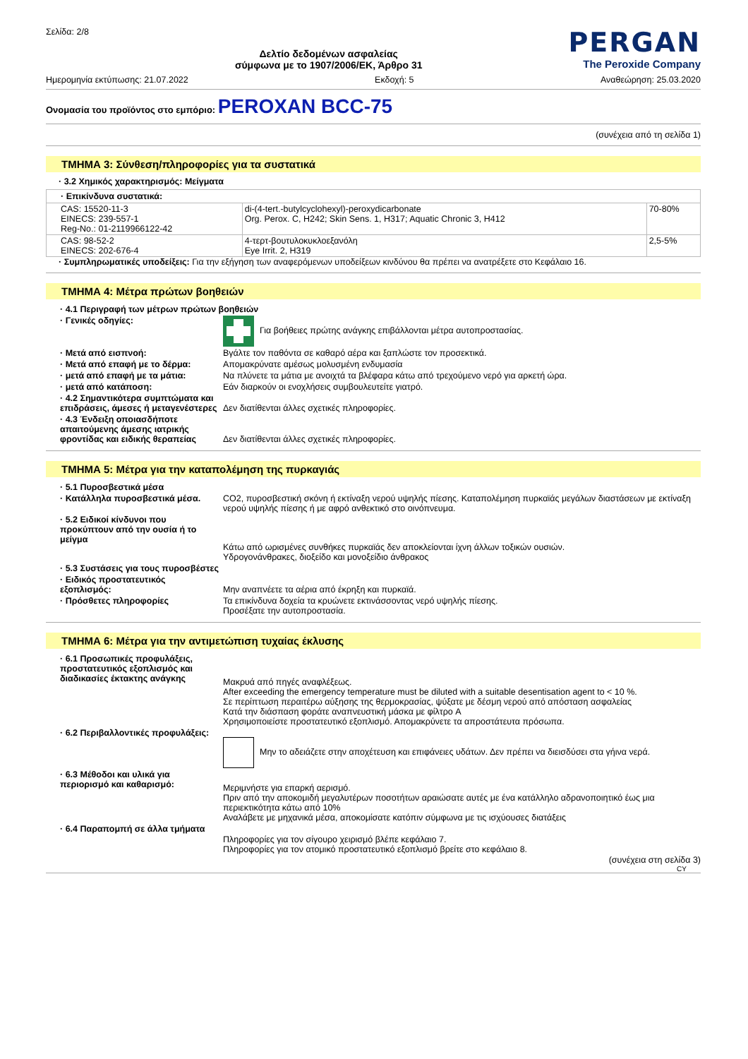Σελίδα: 2/8
Δελτίο δεδομένων ασφαλείας
σύμφωνα με το 1907/2006/ΕΚ, Άρθρο 31
PERGAN
The Peroxide Company
Ημερομηνία εκτύπωσης: 21.07.2022 Εκδοχή: 5 Αναθεώρηση: 25.03.2020
Ονομασία του προϊόντος στο εμπόριο: PEROXAN BCC-75
(συνέχεια από τη σελίδα 1)
ΤΜΗΜΑ 3: Σύνθεση/πληροφορίες για τα συστατικά
· 3.2 Χημικός χαρακτηρισμός: Μείγματα
| · Επικίνδυνα συστατικά: | | |
| --- | --- | --- |
| CAS: 15520-11-3 EINECS: 239-557-1 Reg-No.: 01-2119966122-42 | di-(4-tert.-butylcyclohexyl)-peroxydicarbonate Org. Perox. C, H242; Skin Sens. 1, H317; Aquatic Chronic 3, H412 | 70-80% |
| CAS: 98-52-2 EINECS: 202-676-4 | 4-τερτ-βουτυλοκυκλοεξανόλη Eye Irrit. 2, H319 | 2,5-5% |
· Συμπληρωματικές υποδείξεις: Για την εξήγηση των αναφερόμενων υποδείξεων κινδύνου θα πρέπει να ανατρέξετε στο Κεφάλαιο 16.
ΤΜΗΜΑ 4: Μέτρα πρώτων βοηθειών
| · 4.1 Περιγραφή των μέτρων πρώτων βοηθειών | |
| · Γενικές οδηγίες: | Για βοήθειες πρώτης ανάγκης επιβάλλονται μέτρα αυτοπροστασίας. |
| · Μετά από εισπνοή: | Βγάλτε τον παθόντα σε καθαρό αέρα και ξαπλώστε τον προσεκτικά. |
| · Μετά από επαφή με το δέρμα: | Απομακρύνατε αμέσως μολυσμένη ενδυμασία |
| · μετά από επαφή με τα μάτια: | Να πλύνετε τα μάτια με ανοιχτά τα βλέφαρα κάτω από τρεχούμενο νερό για αρκετή ώρα. |
| · μετά από κατάποση: | Εάν διαρκούν οι ενοχλήσεις συμβουλευτείτε γιατρό. |
| · 4.2 Σημαντικότερα συμπτώματα και επιδράσεις, άμεσες ή μεταγενέστερες | Δεν διατίθενται άλλες σχετικές πληροφορίες. |
| · 4.3 Ένδειξη οποιασδήποτε απαιτούμενης άμεσης ιατρικής φροντίδας και ειδικής θεραπείας | Δεν διατίθενται άλλες σχετικές πληροφορίες. |
ΤΜΗΜΑ 5: Μέτρα για την καταπολέμηση της πυρκαγιάς
| · 5.1 Πυροσβεστικά μέσα | |
| · Κατάλληλα πυροσβεστικά μέσα. | CO2, πυροσβεστική σκόνη ή εκτίναξη νερού υψηλής πίεσης. Καταπολέμηση πυρκαϊάς μεγάλων διαστάσεων με εκτίναξη νερού υψηλής πίεσης ή με αφρό ανθεκτικό στο οινόπνευμα. |
| · 5.2 Ειδικοί κίνδυνοι που προκύπτουν από την ουσία ή το μείγμα | Κάτω από ωρισμένες συνθήκες πυρκαϊάς δεν αποκλείονται ίχνη άλλων τοξικών ουσιών. Υδρογονάνθρακες, διοξείδο και μονοξείδιο άνθρακος |
| · 5.3 Συστάσεις για τους πυροσβέστες | |
| · Ειδικός προστατευτικός εξοπλισμός: | Μην αναπνέετε τα αέρια από έκρηξη και πυρκαϊά. |
| · Πρόσθετες πληροφορίες | Τα επικίνδυνα δοχεία τα κρυώνετε εκτινάσσοντας νερό υψηλής πίεσης. Προσέξατε την αυτοπροστασία. |
ΤΜΗΜΑ 6: Μέτρα για την αντιμετώπιση τυχαίας έκλυσης
| · 6.1 Προσωπικές προφυλάξεις, προστατευτικός εξοπλισμός και διαδικασίες έκτακτης ανάγκης | Μακρυά από πηγές αναφλέξεως. After exceeding the emergency temperature must be diluted with a suitable desentisation agent to < 10 %. Σε περίπτωση περαιτέρω αύξησης της θερμοκρασίας, ψύξατε με δέσμη νερού από απόσταση ασφαλείας Κατά την διάσπαση φοράτε αναπνευστική μάσκα με φίλτρο A Χρησιμοποιείστε προστατευτικό εξοπλισμό. Απομακρύνετε τα απροστάτευτα πρόσωπα. |
| · 6.2 Περιβαλλοντικές προφυλάξεις: | Μην το αδειάζετε στην αποχέτευση και επιφάνειες υδάτων. Δεν πρέπει να διεισδύσει στα γήινα νερά. |
| · 6.3 Μέθοδοι και υλικά για περιορισμό και καθαρισμό: | Μεριμνήστε για επαρκή αερισμό. Πριν από την αποκομιδή μεγαλυτέρων ποσοτήτων αραιώσατε αυτές με ένα κατάλληλο αδρανοποιητικό έως μια περιεκτικότητα κάτω από 10% Αναλάβετε με μηχανικά μέσα, αποκομίσατε κατόπιν σύμφωνα με τις ισχύουσες διατάξεις |
| · 6.4 Παραπομπή σε άλλα τμήματα | Πληροφορίες για τον σίγουρο χειρισμό βλέπε κεφάλαιο 7. Πληροφορίες για τον ατομικό προστατευτικό εξοπλισμό βρείτε στο κεφάλαιο 8. |
(συνέχεια στη σελίδα 3)
CY